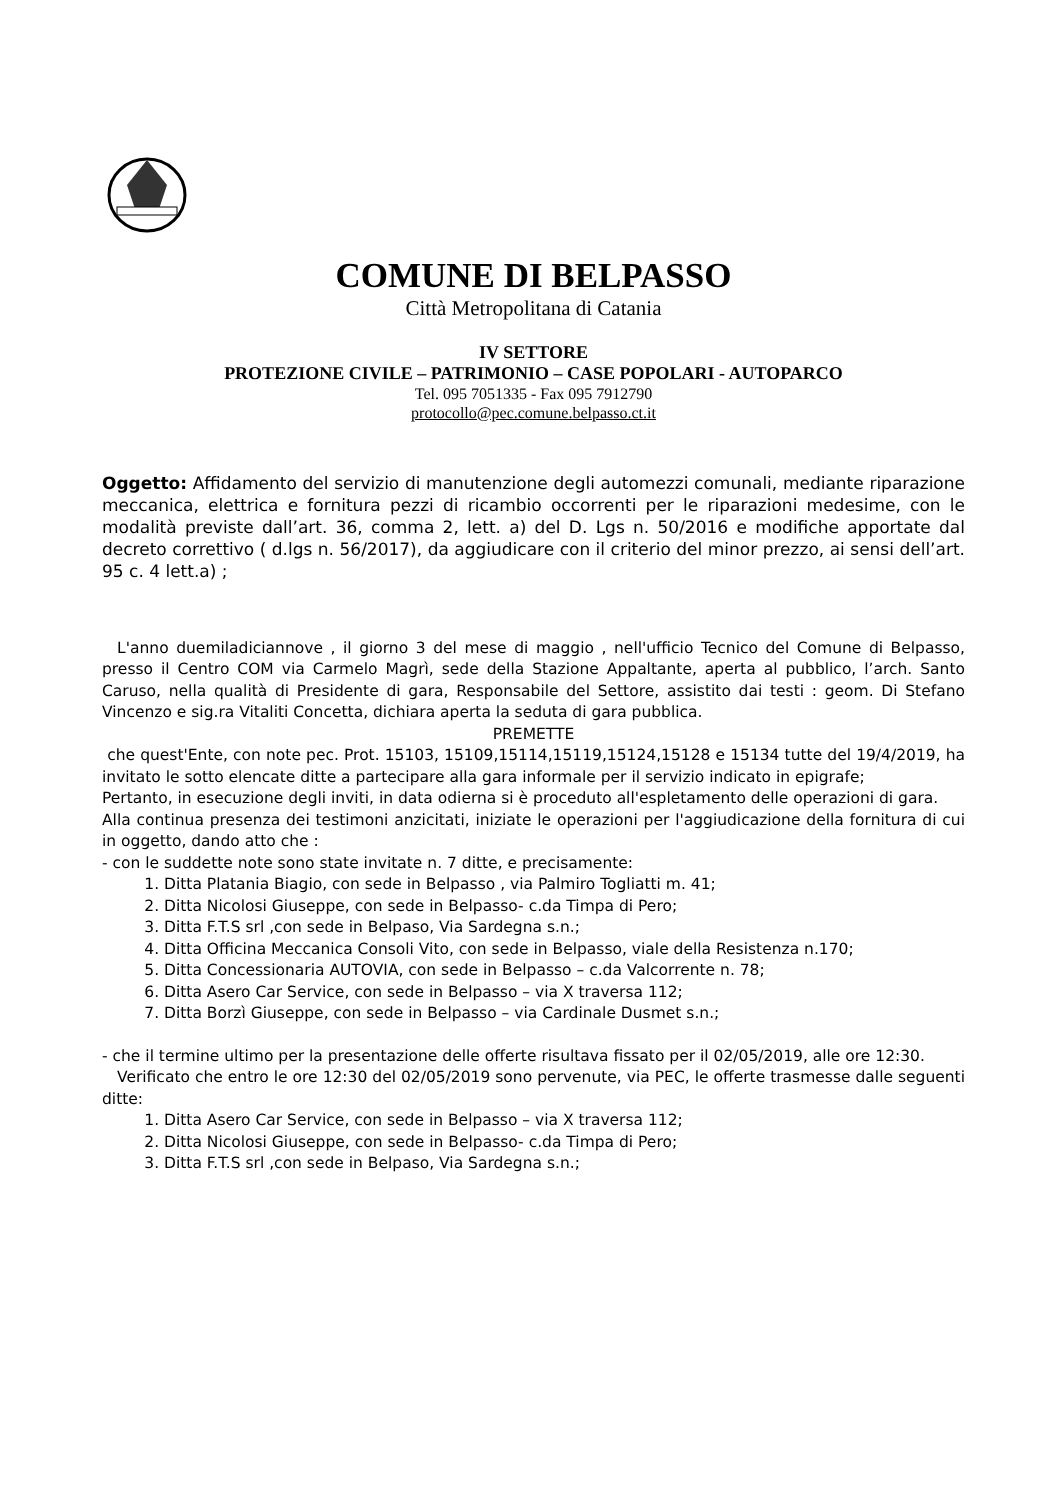COMUNE DI BELPASSO
Città Metropolitana di Catania
IV SETTORE
PROTEZIONE CIVILE – PATRIMONIO – CASE POPOLARI - AUTOPARCO
Tel. 095 7051335 - Fax 095 7912790
protocollo@pec.comune.belpasso.ct.it
Oggetto: Affidamento del servizio di manutenzione degli automezzi comunali, mediante riparazione meccanica, elettrica e fornitura pezzi di ricambio occorrenti per le riparazioni medesime, con le modalità previste dall’art. 36, comma 2, lett. a) del D. Lgs n. 50/2016 e modifiche apportate dal decreto correttivo ( d.lgs n. 56/2017), da aggiudicare con il criterio del minor prezzo, ai sensi dell’art. 95 c. 4 lett.a) ;
L'anno duemiladiciannove , il giorno 3 del mese di maggio , nell'ufficio Tecnico del Comune di Belpasso, presso il Centro COM via Carmelo Magrì, sede della Stazione Appaltante, aperta al pubblico, l’arch. Santo Caruso, nella qualità di Presidente di gara, Responsabile del Settore, assistito dai testi : geom. Di Stefano Vincenzo e sig.ra Vitaliti Concetta, dichiara aperta la seduta di gara pubblica.
PREMETTE
che quest'Ente, con note pec. Prot. 15103, 15109,15114,15119,15124,15128 e 15134 tutte del 19/4/2019, ha invitato le sotto elencate ditte a partecipare alla gara informale per il servizio indicato in epigrafe;
Pertanto, in esecuzione degli inviti, in data odierna si è proceduto all'espletamento delle operazioni di gara.
Alla continua presenza dei testimoni anzicitati, iniziate le operazioni per l'aggiudicazione della fornitura di cui in oggetto, dando atto che :
- con le suddette note sono state invitate n. 7 ditte, e precisamente:
1. Ditta Platania Biagio, con sede in Belpasso , via Palmiro Togliatti m. 41;
2. Ditta Nicolosi Giuseppe, con sede in Belpasso- c.da Timpa di Pero;
3. Ditta F.T.S srl ,con sede in Belpaso, Via Sardegna s.n.;
4. Ditta Officina Meccanica Consoli Vito, con sede in Belpasso, viale della Resistenza n.170;
5. Ditta Concessionaria AUTOVIA, con sede in Belpasso – c.da Valcorrente n. 78;
6. Ditta Asero Car Service, con sede in Belpasso – via X traversa 112;
7. Ditta Borzì Giuseppe, con sede in Belpasso – via Cardinale Dusmet s.n.;
- che il termine ultimo per la presentazione delle offerte risultava fissato per il 02/05/2019, alle ore 12:30.
Verificato che entro le ore 12:30 del 02/05/2019 sono pervenute, via PEC, le offerte trasmesse dalle seguenti ditte:
1. Ditta Asero Car Service, con sede in Belpasso – via X traversa 112;
2. Ditta Nicolosi Giuseppe, con sede in Belpasso- c.da Timpa di Pero;
3. Ditta F.T.S srl ,con sede in Belpaso, Via Sardegna s.n.;